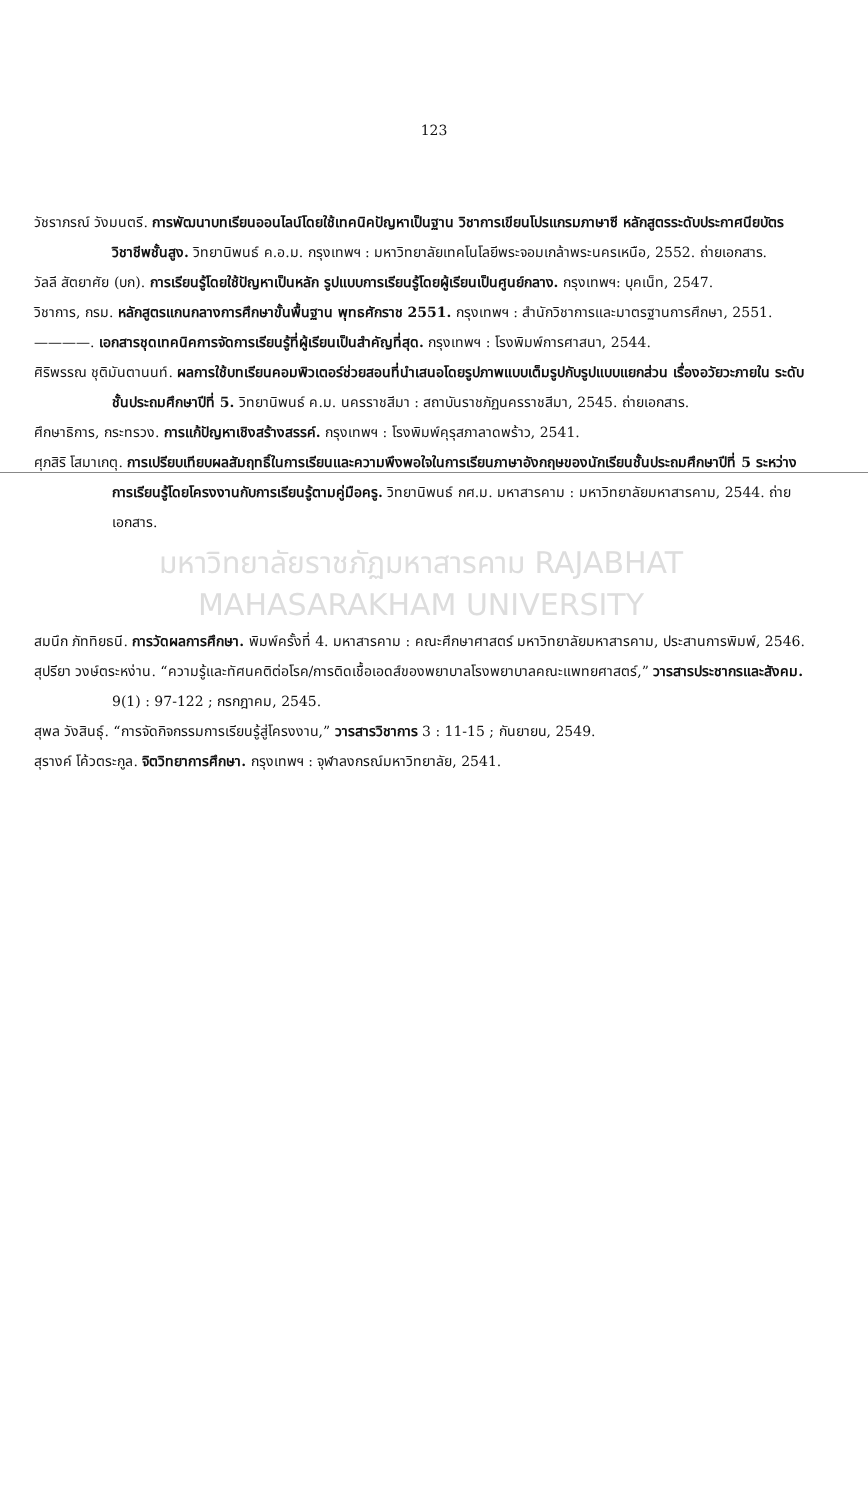123
วัชราภรณ์ วังมนตรี. การพัฒนาบทเรียนออนไลน์โดยใช้เทคนิคปัญหาเป็นฐาน วิชาการเขียนโปรแกรมภาษาซี หลักสูตรระดับประกาศนียบัตรวิชาชีพชั้นสูง. วิทยานิพนธ์ ค.อ.ม. กรุงเทพฯ : มหาวิทยาลัยเทคโนโลยีพระจอมเกล้าพระนครเหนือ, 2552. ถ่ายเอกสาร.
วัลลี สัตยาศัย (บก). การเรียนรู้โดยใช้ปัญหาเป็นหลัก รูปแบบการเรียนรู้โดยผู้เรียนเป็นศูนย์กลาง. กรุงเทพฯ: บุคเน็ท, 2547.
วิชาการ, กรม. หลักสูตรแกนกลางการศึกษาขั้นพื้นฐาน พุทธศักราช 2551. กรุงเทพฯ : สำนักวิชาการและมาตรฐานการศึกษา, 2551.
————. เอกสารชุดเทคนิคการจัดการเรียนรู้ที่ผู้เรียนเป็นสำคัญที่สุด. กรุงเทพฯ : โรงพิมพ์การศาสนา, 2544.
ศิริพรรณ ชุติมันตานนท์. ผลการใช้บทเรียนคอมพิวเตอร์ช่วยสอนที่นำเสนอโดยรูปภาพแบบเต็มรูปกับรูปแบบแยกส่วน เรื่องอวัยวะภายใน ระดับชั้นประถมศึกษาปีที่ 5. วิทยานิพนธ์ ค.ม. นครราชสีมา : สถาบันราชภัฏนครราชสีมา, 2545. ถ่ายเอกสาร.
ศึกษาธิการ, กระทรวง. การแก้ปัญหาเชิงสร้างสรรค์. กรุงเทพฯ : โรงพิมพ์คุรุสภาลาดพร้าว, 2541.
ศุภสิริ โสมาเกตุ. การเปรียบเทียบผลสัมฤทธิ์ในการเรียนและความพึงพอใจในการเรียนภาษาอังกฤษของนักเรียนชั้นประถมศึกษาปีที่ 5 ระหว่างการเรียนรู้โดยโครงงานกับการเรียนรู้ตามคู่มือครู. วิทยานิพนธ์ กศ.ม. มหาสารคาม : มหาวิทยาลัยมหาสารคาม, 2544. ถ่ายเอกสาร.
มหาวิทยาลัยราชภัฏมหาสารคาม RAJABHAT MAHASARAKHAM UNIVERSITY
สมนึก ภัททิยธนี. การวัดผลการศึกษา. พิมพ์ครั้งที่ 4. มหาสารคาม : คณะศึกษาศาสตร์ มหาวิทยาลัยมหาสารคาม, ประสานการพิมพ์, 2546.
สุปรียา วงษ์ตระหง่าน. “ความรู้และทัศนคติต่อโรค/การติดเชื้อเอดส์ของพยาบาลโรงพยาบาลคณะแพทยศาสตร์,” วารสารประชากรและสังคม. 9(1) : 97-122 ; กรกฎาคม, 2545.
สุพล วังสินธุ์. “การจัดกิจกรรมการเรียนรู้สู่โครงงาน,” วารสารวิชาการ 3 : 11-15 ; กันยายน, 2549.
สุรางค์ โค้วตระกูล. จิตวิทยาการศึกษา. กรุงเทพฯ : จุฬาลงกรณ์มหาวิทยาลัย, 2541.